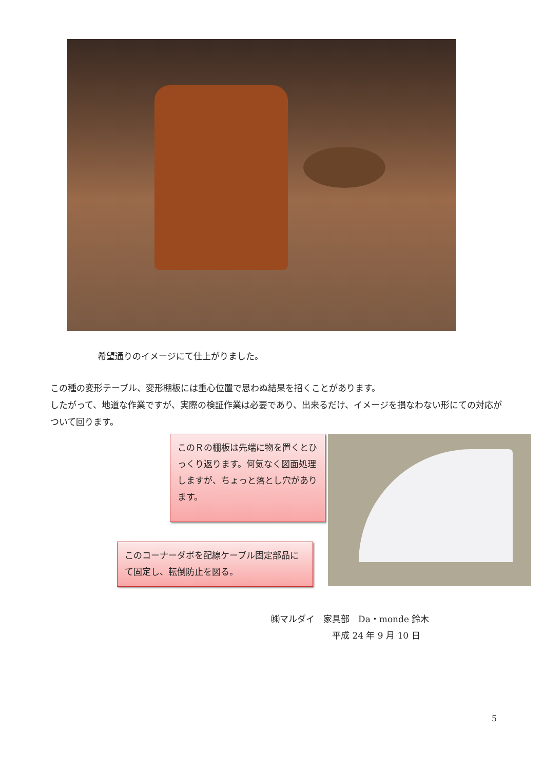希望通りのイメージにて仕上がりました。
この種の変形テーブル、変形棚板には重心位置で思わぬ結果を招くことがあります。
したがって、地道な作業ですが、実際の検証作業は必要であり、出来るだけ、イメージを損なわない形にての対応がついて回ります。
このＲの棚板は先端に物を置くとひっくり返ります。何気なく図面処理しますが、ちょっと落とし穴があります。
このコーナーダボを配線ケーブル固定部品にて固定し、転倒防止を図る。
㈱マルダイ　家具部　Da・monde 鈴木
　　　　　　　平成 24 年 9 月 10 日
5